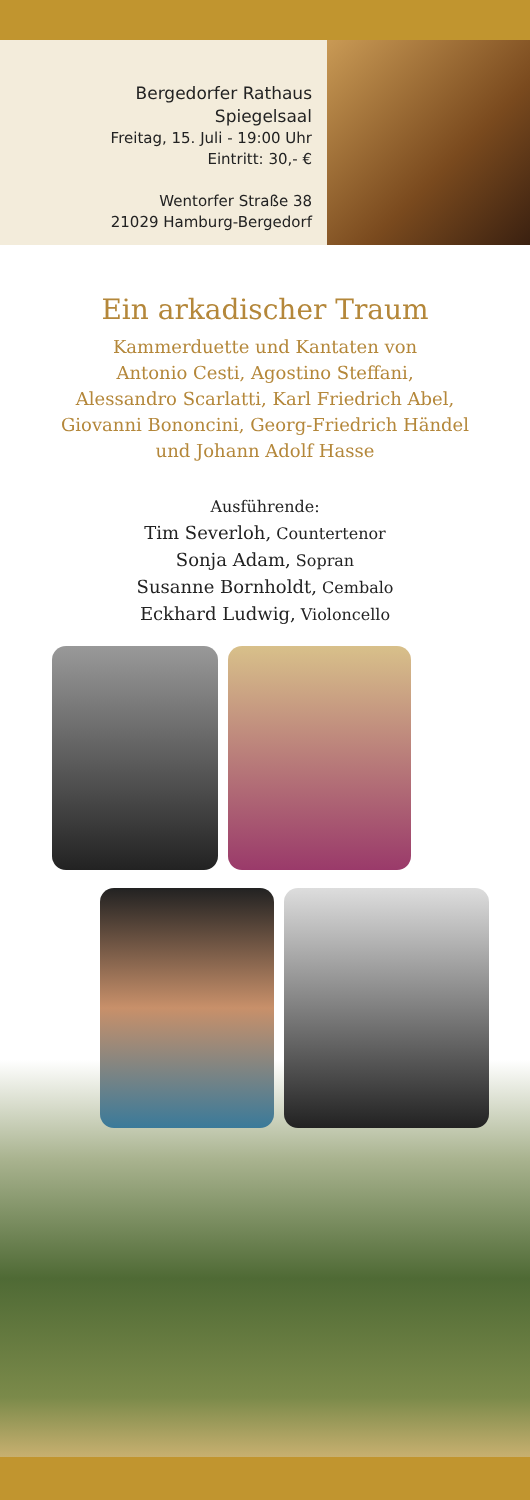Bergedorfer Rathaus
Spiegelsaal
Freitag, 15. Juli - 19:00 Uhr
Eintritt: 30,- €
Wentorfer Straße 38
21029 Hamburg-Bergedorf
Ein arkadischer Traum
Kammerduette und Kantaten von
Antonio Cesti, Agostino Steffani,
Alessandro Scarlatti, Karl Friedrich Abel,
Giovanni Bononcini, Georg-Friedrich Händel
und Johann Adolf Hasse
Ausführende:
Tim Severloh, Countertenor
Sonja Adam, Sopran
Susanne Bornholdt, Cembalo
Eckhard Ludwig, Violoncello